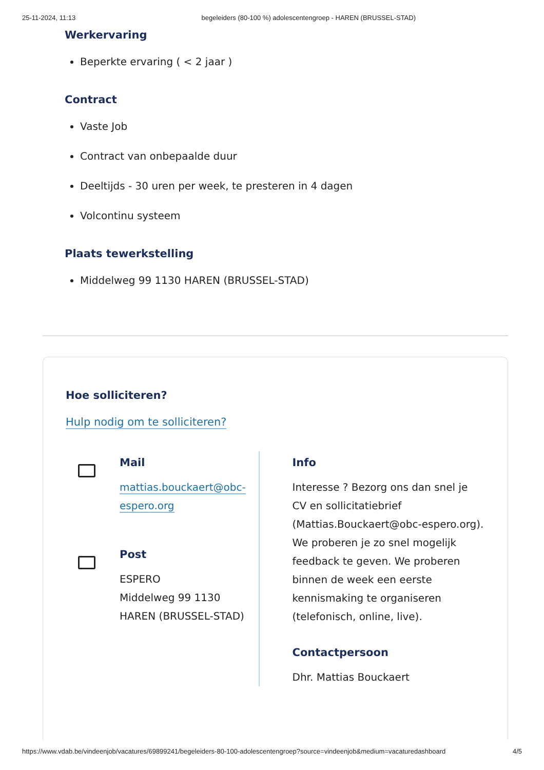25-11-2024, 11:13 begeleiders (80-100 %) adolescentengroep - HAREN (BRUSSEL-STAD)
Werkervaring
Beperkte ervaring ( < 2 jaar )
Contract
Vaste Job
Contract van onbepaalde duur
Deeltijds - 30 uren per week, te presteren in 4 dagen
Volcontinu systeem
Plaats tewerkstelling
Middelweg 99 1130 HAREN (BRUSSEL-STAD)
Hoe solliciteren?
Hulp nodig om te solliciteren?
Mail
mattias.bouckaert@obc-
espero.org
Post
ESPERO
Middelweg 99 1130
HAREN (BRUSSEL-STAD)
Info
Interesse ? Bezorg ons dan snel je CV en sollicitatiebrief (Mattias.Bouckaert@obc-espero.org). We proberen je zo snel mogelijk feedback te geven. We proberen binnen de week een eerste kennismaking te organiseren (telefonisch, online, live).
Contactpersoon
Dhr. Mattias Bouckaert
https://www.vdab.be/vindeenjob/vacatures/69899241/begeleiders-80-100-adolescentengroep?source=vindeenjob&medium=vacaturedashboard 4/5